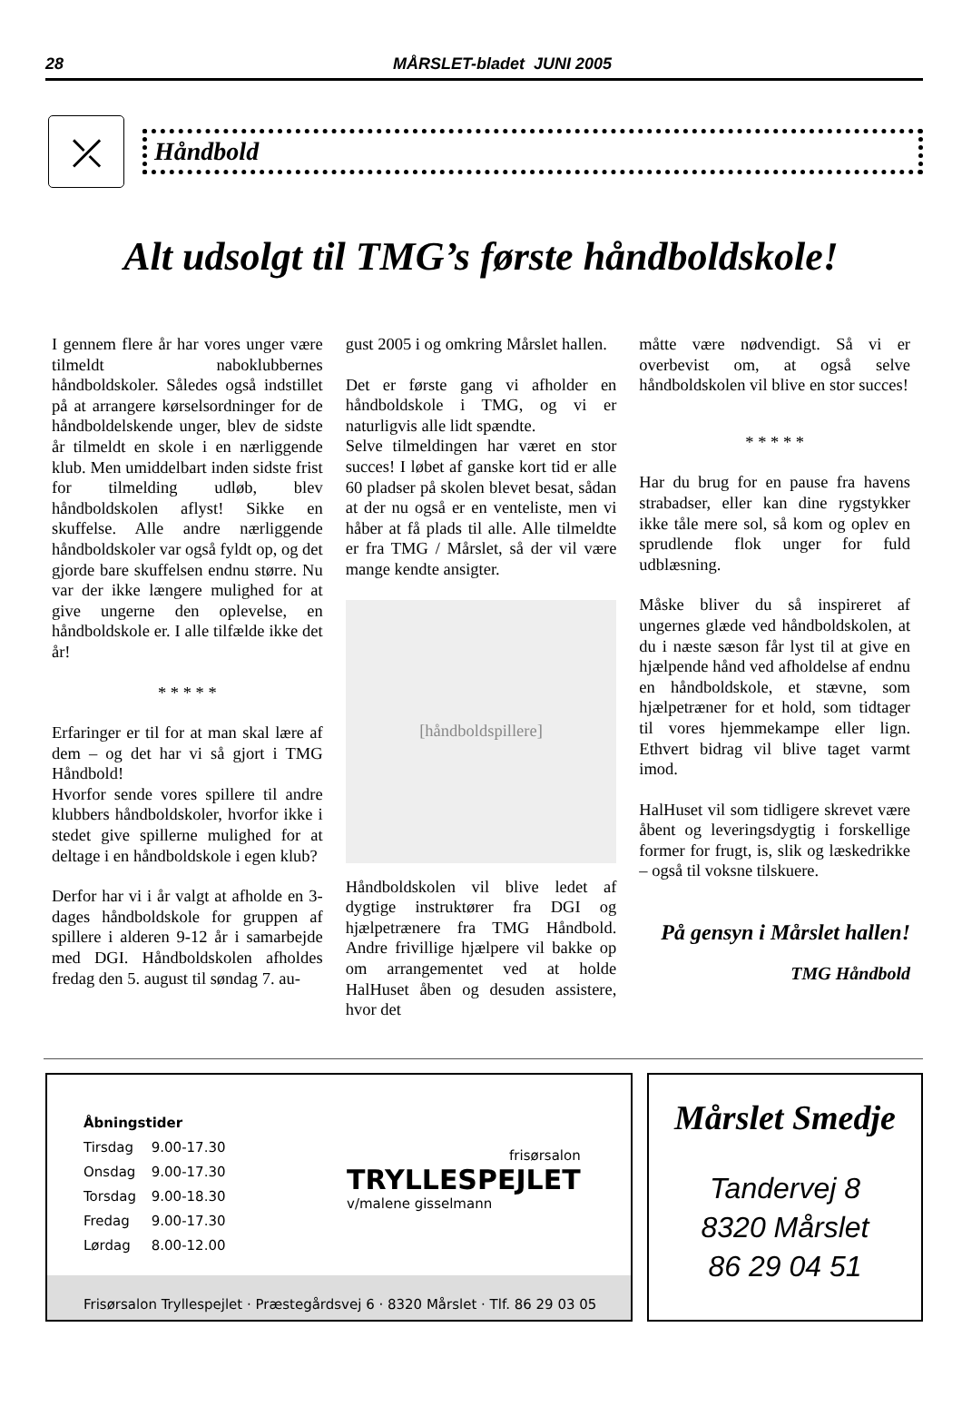28
MÅRSLET-bladet JUNI 2005
⤫
Håndbold
Alt udsolgt til TMG’s første håndboldskole!
I gennem flere år har vores unger være tilmeldt naboklubbernes håndboldskoler. Således også indstillet på at arrangere kørselsordninger for de håndboldelskende unger, blev de sidste år tilmeldt en skole i en nærliggende klub. Men umiddelbart inden sidste frist for tilmelding udløb, blev håndboldskolen aflyst! Sikke en skuffelse. Alle andre nærliggende håndboldskoler var også fyldt op, og det gjorde bare skuffelsen endnu større. Nu var der ikke længere mulighed for at give ungerne den oplevelse, en håndboldskole er. I alle tilfælde ikke det år!
* * * * *
Erfaringer er til for at man skal lære af dem – og det har vi så gjort i TMG Håndbold!
Hvorfor sende vores spillere til andre klubbers håndboldskoler, hvorfor ikke i stedet give spillerne mulighed for at deltage i en håndboldskole i egen klub?
Derfor har vi i år valgt at afholde en 3-dages håndboldskole for gruppen af spillere i alderen 9-12 år i samarbejde med DGI. Håndboldskolen afholdes fredag den 5. august til søndag 7. au-
gust 2005 i og omkring Mårslet hallen.
Det er første gang vi afholder en håndboldskole i TMG, og vi er naturligvis alle lidt spændte.
Selve tilmeldingen har været en stor succes! I løbet af ganske kort tid er alle 60 pladser på skolen blevet besat, sådan at der nu også er en venteliste, men vi håber at få plads til alle. Alle tilmeldte er fra TMG / Mårslet, så der vil være mange kendte ansigter.
[håndboldspillere]
Håndboldskolen vil blive ledet af dygtige instruktører fra DGI og hjælpetrænere fra TMG Håndbold. Andre frivillige hjælpere vil bakke op om arrangementet ved at holde HalHuset åben og desuden assistere, hvor det
måtte være nødvendigt. Så vi er overbevist om, at også selve håndboldskolen vil blive en stor succes!
* * * * *
Har du brug for en pause fra havens strabadser, eller kan dine rygstykker ikke tåle mere sol, så kom og oplev en sprudlende flok unger for fuld udblæsning.
Måske bliver du så inspireret af ungernes glæde ved håndboldskolen, at du i næste sæson får lyst til at give en hjælpende hånd ved afholdelse af endnu en håndboldskole, et stævne, som hjælpetræner for et hold, som tidtager til vores hjemmekampe eller lign. Ethvert bidrag vil blive taget varmt imod.
HalHuset vil som tidligere skrevet være åbent og leveringsdygtig i forskellige former for frugt, is, slik og læskedrikke – også til voksne tilskuere.
På gensyn i Mårslet hallen!
TMG Håndbold
Åbningstider
Tirsdag 9.00-17.30
Onsdag 9.00-17.30
Torsdag 9.00-18.30
Fredag 9.00-17.30
Lørdag 8.00-12.00
frisørsalon
TRYLLESPEJLET
v/malene gisselmann
Frisørsalon Tryllespejlet · Præstegårdsvej 6 · 8320 Mårslet · Tlf. 86 29 03 05
Mårslet Smedje
Tandervej 8
8320 Mårslet
86 29 04 51